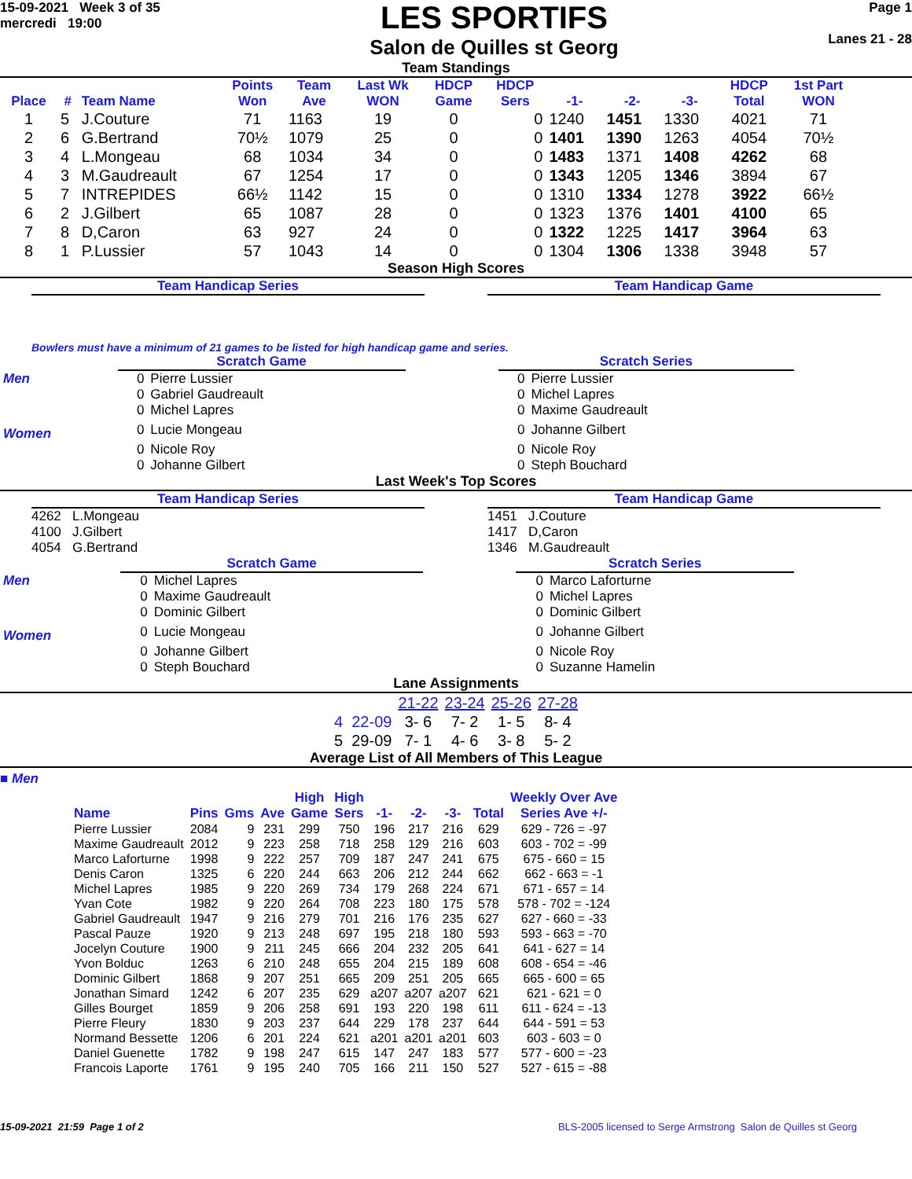15-09-2021 Week 3 of 35
mercredi 19:00
LES SPORTIFS
Salon de Quilles st Georg
Page 1
Lanes 21 - 28
Team Standings
| Place | # | Team Name | Points Won | Team Ave | Last Wk WON | HDCP Game | HDCP Sers | -1- | -2- | -3- | HDCP Total | 1st Part WON |
| --- | --- | --- | --- | --- | --- | --- | --- | --- | --- | --- | --- | --- |
| 1 | 5 | J.Couture | 71 | 1163 | 19 | 0 | 0 | 1240 | 1451 | 1330 | 4021 | 71 |
| 2 | 6 | G.Bertrand | 70½ | 1079 | 25 | 0 | 0 | 1401 | 1390 | 1263 | 4054 | 70½ |
| 3 | 4 | L.Mongeau | 68 | 1034 | 34 | 0 | 0 | 1483 | 1371 | 1408 | 4262 | 68 |
| 4 | 3 | M.Gaudreault | 67 | 1254 | 17 | 0 | 0 | 1343 | 1205 | 1346 | 3894 | 67 |
| 5 | 7 | INTREPIDES | 66½ | 1142 | 15 | 0 | 0 | 1310 | 1334 | 1278 | 3922 | 66½ |
| 6 | 2 | J.Gilbert | 65 | 1087 | 28 | 0 | 0 | 1323 | 1376 | 1401 | 4100 | 65 |
| 7 | 8 | D,Caron | 63 | 927 | 24 | 0 | 0 | 1322 | 1225 | 1417 | 3964 | 63 |
| 8 | 1 | P.Lussier | 57 | 1043 | 14 | 0 | 0 | 1304 | 1306 | 1338 | 3948 | 57 |
Season High Scores
Team Handicap Series Team Handicap Game
Bowlers must have a minimum of 21 games to be listed for high handicap game and series.
| | Scratch Game | | | Scratch Series | |
| Men | 0 | Pierre Lussier | | 0 | Pierre Lussier |
| | 0 | Gabriel Gaudreault | | 0 | Michel Lapres |
| | 0 | Michel Lapres | | 0 | Maxime Gaudreault |
| Women | 0 | Lucie Mongeau | | 0 | Johanne Gilbert |
| | 0 | Nicole Roy | | 0 | Nicole Roy |
| | 0 | Johanne Gilbert | | 0 | Steph Bouchard |
Last Week's Top Scores
Team Handicap Series
4262 L.Mongeau
4100 J.Gilbert
4054 G.Bertrand
Team Handicap Game
1451 J.Couture
1417 D,Caron
1346 M.Gaudreault
| | Scratch Game | | | Scratch Series | |
| Men | 0 | Michel Lapres | | 0 | Marco Laforturne |
| | 0 | Maxime Gaudreault | | 0 | Michel Lapres |
| | 0 | Dominic Gilbert | | 0 | Dominic Gilbert |
| Women | 0 | Lucie Mongeau | | 0 | Johanne Gilbert |
| | 0 | Johanne Gilbert | | 0 | Nicole Roy |
| | 0 | Steph Bouchard | | 0 | Suzanne Hamelin |
Lane Assignments
| | 21-22 | 23-24 | 25-26 | 27-28 |
| 4 22-09 | 3- 6 | 7- 2 | 1- 5 | 8- 4 |
| 5 29-09 | 7- 1 | 4- 6 | 3- 8 | 5- 2 |
Average List of All Members of This League
■ Men
| Name | Pins | Gms | Ave | High Game | High Sers | -1- | -2- | -3- | Total | Weekly Over Ave Series Ave +/- |
| --- | --- | --- | --- | --- | --- | --- | --- | --- | --- | --- |
| Pierre Lussier | 2084 | 9 | 231 | 299 | 750 | 196 | 217 | 216 | 629 | 629 - 726 = -97 |
| Maxime Gaudreault | 2012 | 9 | 223 | 258 | 718 | 258 | 129 | 216 | 603 | 603 - 702 = -99 |
| Marco Laforturne | 1998 | 9 | 222 | 257 | 709 | 187 | 247 | 241 | 675 | 675 - 660 = 15 |
| Denis Caron | 1325 | 6 | 220 | 244 | 663 | 206 | 212 | 244 | 662 | 662 - 663 = -1 |
| Michel Lapres | 1985 | 9 | 220 | 269 | 734 | 179 | 268 | 224 | 671 | 671 - 657 = 14 |
| Yvan Cote | 1982 | 9 | 220 | 264 | 708 | 223 | 180 | 175 | 578 | 578 - 702 = -124 |
| Gabriel Gaudreault | 1947 | 9 | 216 | 279 | 701 | 216 | 176 | 235 | 627 | 627 - 660 = -33 |
| Pascal Pauze | 1920 | 9 | 213 | 248 | 697 | 195 | 218 | 180 | 593 | 593 - 663 = -70 |
| Jocelyn Couture | 1900 | 9 | 211 | 245 | 666 | 204 | 232 | 205 | 641 | 641 - 627 = 14 |
| Yvon Bolduc | 1263 | 6 | 210 | 248 | 655 | 204 | 215 | 189 | 608 | 608 - 654 = -46 |
| Dominic Gilbert | 1868 | 9 | 207 | 251 | 665 | 209 | 251 | 205 | 665 | 665 - 600 = 65 |
| Jonathan Simard | 1242 | 6 | 207 | 235 | 629 | a207 | a207 | a207 | 621 | 621 - 621 = 0 |
| Gilles Bourget | 1859 | 9 | 206 | 258 | 691 | 193 | 220 | 198 | 611 | 611 - 624 = -13 |
| Pierre Fleury | 1830 | 9 | 203 | 237 | 644 | 229 | 178 | 237 | 644 | 644 - 591 = 53 |
| Normand Bessette | 1206 | 6 | 201 | 224 | 621 | a201 | a201 | a201 | 603 | 603 - 603 = 0 |
| Daniel Guenette | 1782 | 9 | 198 | 247 | 615 | 147 | 247 | 183 | 577 | 577 - 600 = -23 |
| Francois Laporte | 1761 | 9 | 195 | 240 | 705 | 166 | 211 | 150 | 527 | 527 - 615 = -88 |
15-09-2021 21:59 Page 1 of 2 BLS-2005 licensed to Serge Armstrong Salon de Quilles st Georg